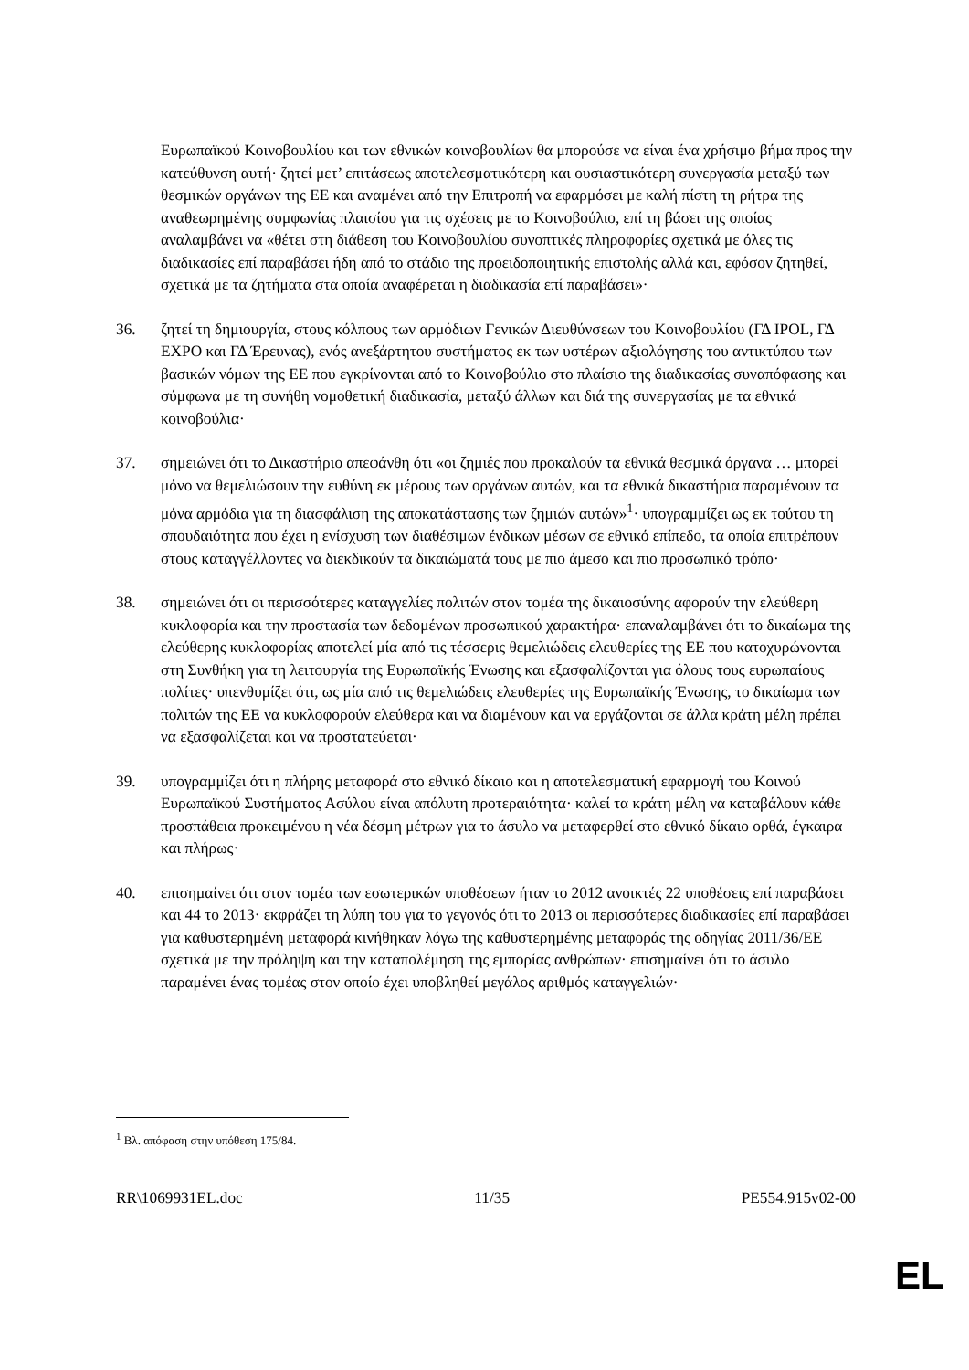Ευρωπαϊκού Κοινοβουλίου και των εθνικών κοινοβουλίων θα μπορούσε να είναι ένα χρήσιμο βήμα προς την κατεύθυνση αυτή· ζητεί μετ’ επιτάσεως αποτελεσματικότερη και ουσιαστικότερη συνεργασία μεταξύ των θεσμικών οργάνων της ΕΕ και αναμένει από την Επιτροπή να εφαρμόσει με καλή πίστη τη ρήτρα της αναθεωρημένης συμφωνίας πλαισίου για τις σχέσεις με το Κοινοβούλιο, επί τη βάσει της οποίας αναλαμβάνει να «θέτει στη διάθεση του Κοινοβουλίου συνοπτικές πληροφορίες σχετικά με όλες τις διαδικασίες επί παραβάσει ήδη από το στάδιο της προειδοποιητικής επιστολής αλλά και, εφόσον ζητηθεί, σχετικά με τα ζητήματα στα οποία αναφέρεται η διαδικασία επί παραβάσει»·
36. ζητεί τη δημιουργία, στους κόλπους των αρμόδιων Γενικών Διευθύνσεων του Κοινοβουλίου (ΓΔ IPOL, ΓΔ EXPO και ΓΔ Έρευνας), ενός ανεξάρτητου συστήματος εκ των υστέρων αξιολόγησης του αντικτύπου των βασικών νόμων της ΕΕ που εγκρίνονται από το Κοινοβούλιο στο πλαίσιο της διαδικασίας συναπόφασης και σύμφωνα με τη συνήθη νομοθετική διαδικασία, μεταξύ άλλων και διά της συνεργασίας με τα εθνικά κοινοβούλια·
37. σημειώνει ότι το Δικαστήριο απεφάνθη ότι «οι ζημιές που προκαλούν τα εθνικά θεσμικά όργανα … μπορεί μόνο να θεμελιώσουν την ευθύνη εκ μέρους των οργάνων αυτών, και τα εθνικά δικαστήρια παραμένουν τα μόνα αρμόδια για τη διασφάλιση της αποκατάστασης των ζημιών αυτών»<sup>1</sup>· υπογραμμίζει ως εκ τούτου τη σπουδαιότητα που έχει η ενίσχυση των διαθέσιμων ένδικων μέσων σε εθνικό επίπεδο, τα οποία επιτρέπουν στους καταγγέλλοντες να διεκδικούν τα δικαιώματά τους με πιο άμεσο και πιο προσωπικό τρόπο·
38. σημειώνει ότι οι περισσότερες καταγγελίες πολιτών στον τομέα της δικαιοσύνης αφορούν την ελεύθερη κυκλοφορία και την προστασία των δεδομένων προσωπικού χαρακτήρα· επαναλαμβάνει ότι το δικαίωμα της ελεύθερης κυκλοφορίας αποτελεί μία από τις τέσσερις θεμελιώδεις ελευθερίες της ΕΕ που κατοχυρώνονται στη Συνθήκη για τη λειτουργία της Ευρωπαϊκής Ένωσης και εξασφαλίζονται για όλους τους ευρωπαίους πολίτες· υπενθυμίζει ότι, ως μία από τις θεμελιώδεις ελευθερίες της Ευρωπαϊκής Ένωσης, το δικαίωμα των πολιτών της ΕΕ να κυκλοφορούν ελεύθερα και να διαμένουν και να εργάζονται σε άλλα κράτη μέλη πρέπει να εξασφαλίζεται και να προστατεύεται·
39. υπογραμμίζει ότι η πλήρης μεταφορά στο εθνικό δίκαιο και η αποτελεσματική εφαρμογή του Κοινού Ευρωπαϊκού Συστήματος Ασύλου είναι απόλυτη προτεραιότητα· καλεί τα κράτη μέλη να καταβάλουν κάθε προσπάθεια προκειμένου η νέα δέσμη μέτρων για το άσυλο να μεταφερθεί στο εθνικό δίκαιο ορθά, έγκαιρα και πλήρως·
40. επισημαίνει ότι στον τομέα των εσωτερικών υποθέσεων ήταν το 2012 ανοικτές 22 υποθέσεις επί παραβάσει και 44 το 2013· εκφράζει τη λύπη του για το γεγονός ότι το 2013 οι περισσότερες διαδικασίες επί παραβάσει για καθυστερημένη μεταφορά κινήθηκαν λόγω της καθυστερημένης μεταφοράς της οδηγίας 2011/36/ΕΕ σχετικά με την πρόληψη και την καταπολέμηση της εμπορίας ανθρώπων· επισημαίνει ότι το άσυλο παραμένει ένας τομέας στον οποίο έχει υποβληθεί μεγάλος αριθμός καταγγελιών·
<sup>1</sup> Βλ. απόφαση στην υπόθεση 175/84.
RR\1069931EL.doc 11/35 PE554.915v02-00
EL